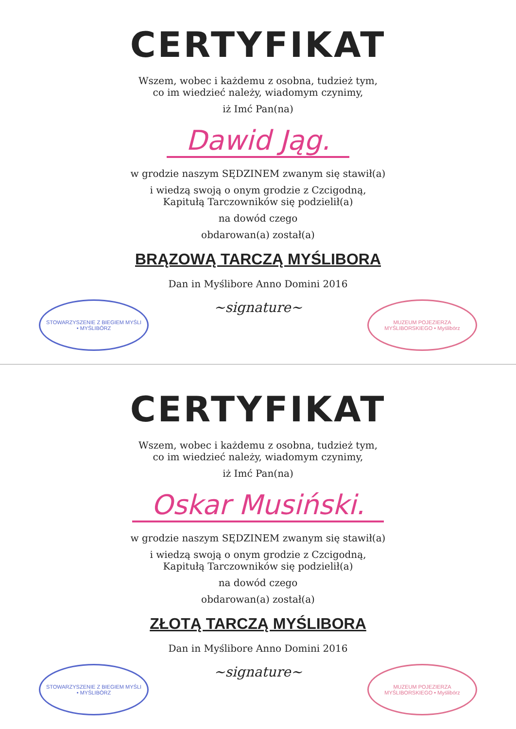CERTYFIKAT
Wszem, wobec i każdemu z osobna, tudzież tym,
co im wiedzieć należy, wiadomym czynimy,
iż Imć Pan(na)
Dawid Jąg.
w grodzie naszym SĘDZINEM zwanym się stawił(a)
i wiedzą swoją o onym grodzie z Czcigodną,
Kapitułą Tarczowników się podzielił(a)
na dowód czego
obdarowan(a) został(a)
BRĄZOWĄ TARCZĄ MYŚLIBORA
Dan in Myślibore Anno Domini 2016
STOWARZYSZENIE Z BIEGIEM MYŚLI • MYŚLIBÓRZ
~signature~
MUZEUM POJEZIERZA MYŚLIBORSKIEGO • Myślibórz
CERTYFIKAT
Wszem, wobec i każdemu z osobna, tudzież tym,
co im wiedzieć należy, wiadomym czynimy,
iż Imć Pan(na)
Oskar Musiński.
w grodzie naszym SĘDZINEM zwanym się stawił(a)
i wiedzą swoją o onym grodzie z Czcigodną,
Kapitułą Tarczowników się podzielił(a)
na dowód czego
obdarowan(a) został(a)
ZŁOTĄ TARCZĄ MYŚLIBORA
Dan in Myślibore Anno Domini 2016
STOWARZYSZENIE Z BIEGIEM MYŚLI • MYŚLIBÓRZ
~signature~
MUZEUM POJEZIERZA MYŚLIBORSKIEGO • Myślibórz